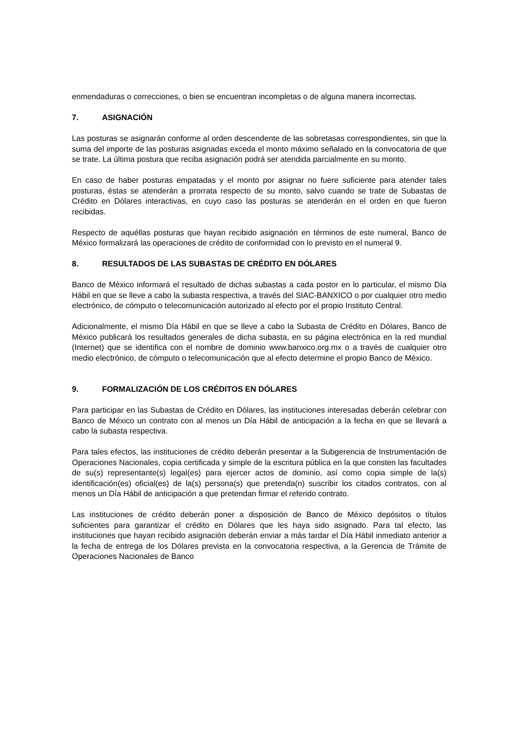enmendaduras o correcciones, o bien se encuentran incompletas o de alguna manera incorrectas.
7. ASIGNACIÓN
Las posturas se asignarán conforme al orden descendente de las sobretasas correspondientes, sin que la suma del importe de las posturas asignadas exceda el monto máximo señalado en la convocatoria de que se trate. La última postura que reciba asignación podrá ser atendida parcialmente en su monto.
En caso de haber posturas empatadas y el monto por asignar no fuere suficiente para atender tales posturas, éstas se atenderán a prorrata respecto de su monto, salvo cuando se trate de Subastas de Crédito en Dólares interactivas, en cuyo caso las posturas se atenderán en el orden en que fueron recibidas.
Respecto de aquéllas posturas que hayan recibido asignación en términos de este numeral, Banco de México formalizará las operaciones de crédito de conformidad con lo previsto en el numeral 9.
8. RESULTADOS DE LAS SUBASTAS DE CRÉDITO EN DÓLARES
Banco de México informará el resultado de dichas subastas a cada postor en lo particular, el mismo Día Hábil en que se lleve a cabo la subasta respectiva, a través del SIAC-BANXICO o por cualquier otro medio electrónico, de cómputo o telecomunicación autorizado al efecto por el propio Instituto Central.
Adicionalmente, el mismo Día Hábil en que se lleve a cabo la Subasta de Crédito en Dólares, Banco de México publicará los resultados generales de dicha subasta, en su página electrónica en la red mundial (Internet) que se identifica con el nombre de dominio www.banxico.org.mx o a través de cualquier otro medio electrónico, de cómputo o telecomunicación que al efecto determine el propio Banco de México.
9. FORMALIZACIÓN DE LOS CRÉDITOS EN DÓLARES
Para participar en las Subastas de Crédito en Dólares, las instituciones interesadas deberán celebrar con Banco de México un contrato con al menos un Día Hábil de anticipación a la fecha en que se llevará a cabo la subasta respectiva.
Para tales efectos, las instituciones de crédito deberán presentar a la Subgerencia de Instrumentación de Operaciones Nacionales, copia certificada y simple de la escritura pública en la que consten las facultades de su(s) representante(s) legal(es) para ejercer actos de dominio, así como copia simple de la(s) identificación(es) oficial(es) de la(s) persona(s) que pretenda(n) suscribir los citados contratos, con al menos un Día Hábil de anticipación a que pretendan firmar el referido contrato.
Las instituciones de crédito deberán poner a disposición de Banco de México depósitos o títulos suficientes para garantizar el crédito en Dólares que les haya sido asignado. Para tal efecto, las instituciones que hayan recibido asignación deberán enviar a más tardar el Día Hábil inmediato anterior a la fecha de entrega de los Dólares prevista en la convocatoria respectiva, a la Gerencia de Trámite de Operaciones Nacionales de Banco